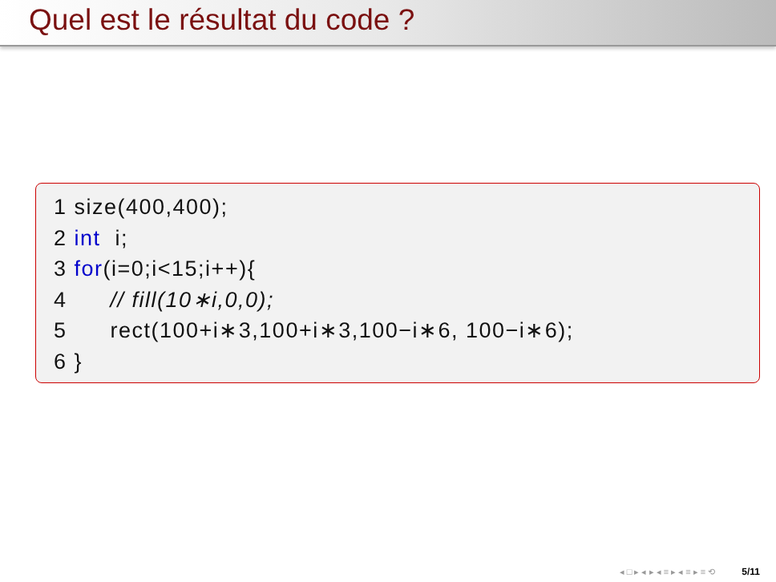Quel est le résultat du code ?
1 size(400,400);
2 int  i;
3 for(i=0;i<15;i++){
4      // fill(10∗i,0,0);
5      rect(100+i∗3,100+i∗3,100−i∗6, 100−i∗6);
6 }
◂ □ ▸ ◂ ▸ ◂ ≡ ▸ ◂ ≡ ▸ ≡ ⟲ 5/11